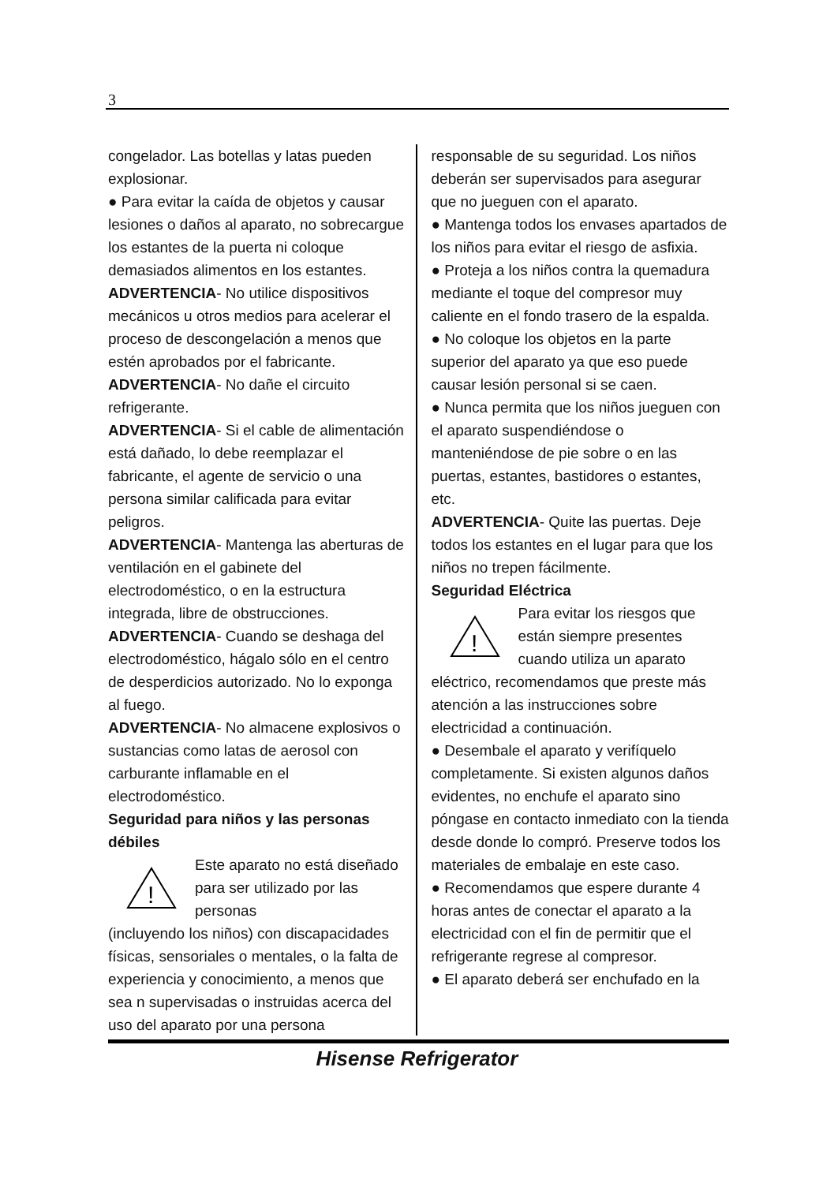3
congelador. Las botellas y latas pueden explosionar.
● Para evitar la caída de objetos y causar lesiones o daños al aparato, no sobrecargue los estantes de la puerta ni coloque demasiados alimentos en los estantes.
ADVERTENCIA- No utilice dispositivos mecánicos u otros medios para acelerar el proceso de descongelación a menos que estén aprobados por el fabricante.
ADVERTENCIA- No dañe el circuito refrigerante.
ADVERTENCIA- Si el cable de alimentación está dañado, lo debe reemplazar el fabricante, el agente de servicio o una persona similar calificada para evitar peligros.
ADVERTENCIA- Mantenga las aberturas de ventilación en el gabinete del electrodoméstico, o en la estructura integrada, libre de obstrucciones.
ADVERTENCIA- Cuando se deshaga del electrodoméstico, hágalo sólo en el centro de desperdicios autorizado. No lo exponga al fuego.
ADVERTENCIA- No almacene explosivos o sustancias como latas de aerosol con carburante inflamable en el electrodoméstico.
Seguridad para niños y las personas débiles
!
Este aparato no está diseñado para ser utilizado por las personas
(incluyendo los niños) con discapacidades físicas, sensoriales o mentales, o la falta de experiencia y conocimiento, a menos que sea n supervisadas o instruidas acerca del uso del aparato por una persona
responsable de su seguridad. Los niños deberán ser supervisados para asegurar que no jueguen con el aparato.
● Mantenga todos los envases apartados de los niños para evitar el riesgo de asfixia.
● Proteja a los niños contra la quemadura mediante el toque del compresor muy caliente en el fondo trasero de la espalda.
● No coloque los objetos en la parte superior del aparato ya que eso puede causar lesión personal si se caen.
● Nunca permita que los niños jueguen con el aparato suspendiéndose o manteniéndose de pie sobre o en las puertas, estantes, bastidores o estantes, etc.
ADVERTENCIA- Quite las puertas. Deje todos los estantes en el lugar para que los niños no trepen fácilmente.
Seguridad Eléctrica
!
Para evitar los riesgos que están siempre presentes cuando utiliza un aparato
eléctrico, recomendamos que preste más atención a las instrucciones sobre electricidad a continuación.
● Desembale el aparato y verifíquelo completamente. Si existen algunos daños evidentes, no enchufe el aparato sino póngase en contacto inmediato con la tienda desde donde lo compró. Preserve todos los materiales de embalaje en este caso.
● Recomendamos que espere durante 4 horas antes de conectar el aparato a la electricidad con el fin de permitir que el refrigerante regrese al compresor.
● El aparato deberá ser enchufado en la
Hisense Refrigerator